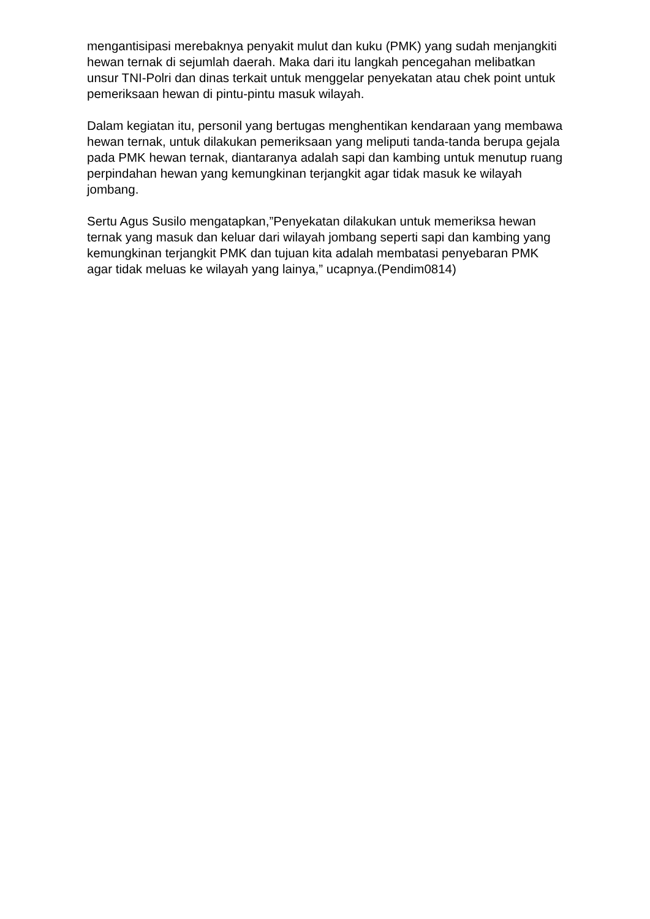mengantisipasi merebaknya penyakit mulut dan kuku (PMK) yang sudah menjangkiti hewan ternak di sejumlah daerah. Maka dari itu langkah pencegahan melibatkan unsur TNI-Polri dan dinas terkait untuk menggelar penyekatan atau chek point untuk pemeriksaan hewan di pintu-pintu masuk wilayah.
Dalam kegiatan itu, personil yang bertugas menghentikan kendaraan yang membawa hewan ternak, untuk dilakukan pemeriksaan yang meliputi tanda-tanda berupa gejala pada PMK hewan ternak, diantaranya adalah sapi dan kambing untuk menutup ruang perpindahan hewan yang kemungkinan terjangkit agar tidak masuk ke wilayah jombang.
Sertu Agus Susilo mengatapkan,”Penyekatan dilakukan untuk memeriksa hewan ternak yang masuk dan keluar dari wilayah jombang seperti sapi dan kambing yang kemungkinan terjangkit PMK dan tujuan kita adalah membatasi penyebaran PMK agar tidak meluas ke wilayah yang lainya,” ucapnya.(Pendim0814)